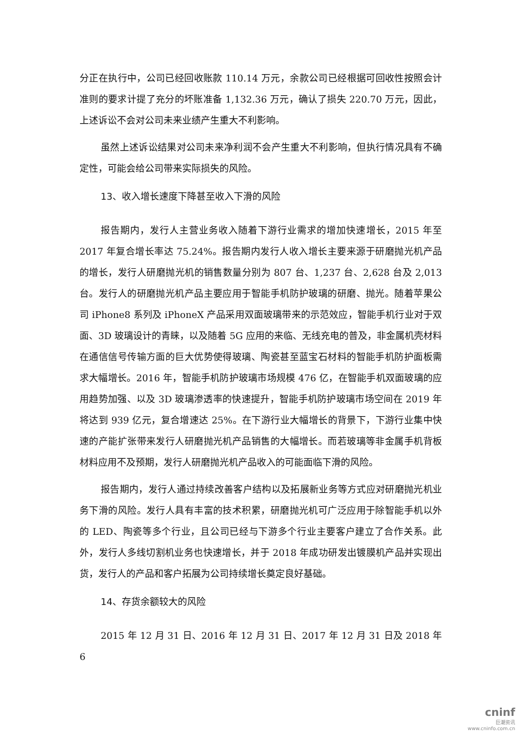分正在执行中，公司已经回收账款 110.14 万元，余款公司已经根据可回收性按照会计准则的要求计提了充分的坏账准备 1,132.36 万元，确认了损失 220.70 万元，因此，上述诉讼不会对公司未来业绩产生重大不利影响。
虽然上述诉讼结果对公司未来净利润不会产生重大不利影响，但执行情况具有不确定性，可能会给公司带来实际损失的风险。
13、收入增长速度下降甚至收入下滑的风险
报告期内，发行人主营业务收入随着下游行业需求的增加快速增长，2015 年至 2017 年复合增长率达 75.24%。报告期内发行人收入增长主要来源于研磨抛光机产品的增长，发行人研磨抛光机的销售数量分别为 807 台、1,237 台、2,628 台及 2,013 台。发行人的研磨抛光机产品主要应用于智能手机防护玻璃的研磨、抛光。随着苹果公司 iPhone8 系列及 iPhoneX 产品采用双面玻璃带来的示范效应，智能手机行业对于双面、3D 玻璃设计的青睐，以及随着 5G 应用的来临、无线充电的普及，非金属机壳材料在通信信号传输方面的巨大优势使得玻璃、陶瓷甚至蓝宝石材料的智能手机防护面板需求大幅增长。2016 年，智能手机防护玻璃市场规模 476 亿，在智能手机双面玻璃的应用趋势加强、以及 3D 玻璃渗透率的快速提升，智能手机防护玻璃市场空间在 2019 年将达到 939 亿元，复合增速达 25%。在下游行业大幅增长的背景下，下游行业集中快速的产能扩张带来发行人研磨抛光机产品销售的大幅增长。而若玻璃等非金属手机背板材料应用不及预期，发行人研磨抛光机产品收入的可能面临下滑的风险。
报告期内，发行人通过持续改善客户结构以及拓展新业务等方式应对研磨抛光机业务下滑的风险。发行人具有丰富的技术积累，研磨抛光机可广泛应用于除智能手机以外的 LED、陶瓷等多个行业，且公司已经与下游多个行业主要客户建立了合作关系。此外，发行人多线切割机业务也快速增长，并于 2018 年成功研发出镀膜机产品并实现出货，发行人的产品和客户拓展为公司持续增长奠定良好基础。
14、存货余额较大的风险
2015 年 12 月 31 日、2016 年 12 月 31 日、2017 年 12 月 31 日及 2018 年 6
cninf
巨潮资讯
www.cninfo.com.cn